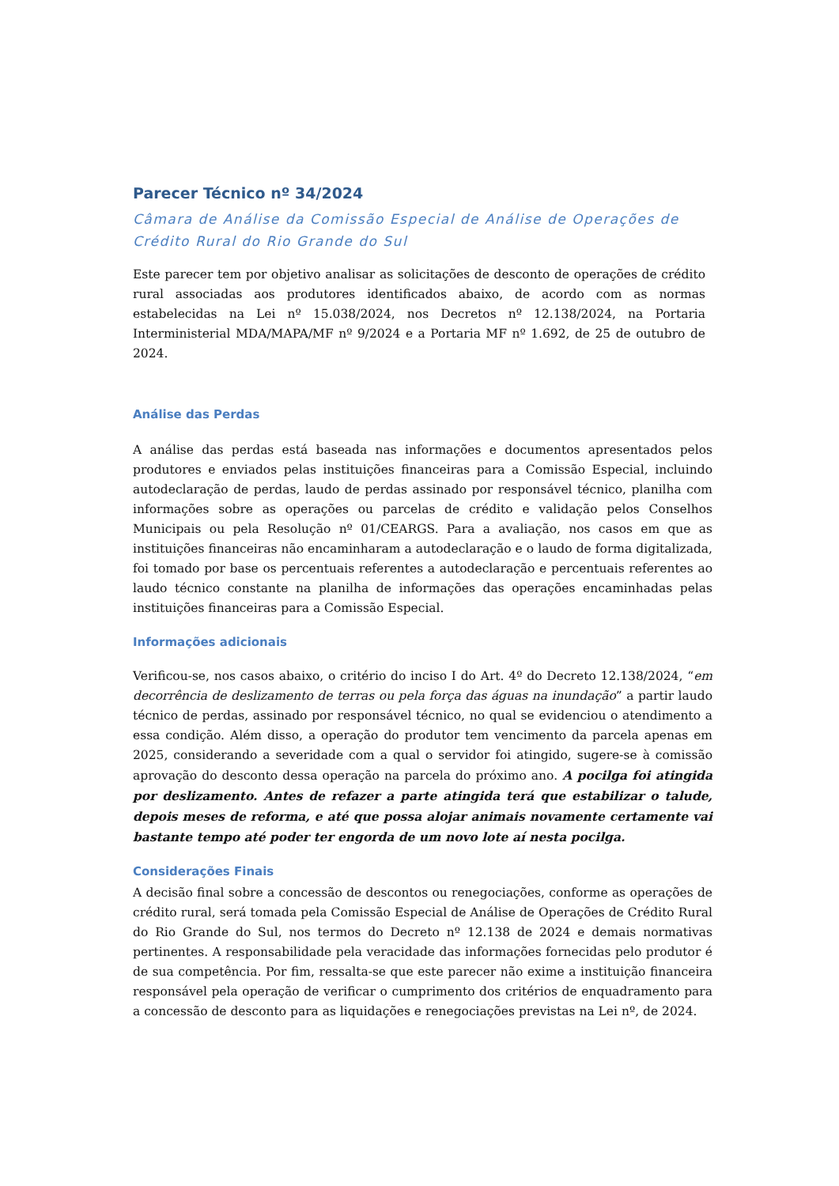Parecer Técnico nº 34/2024
Câmara de Análise da Comissão Especial de Análise de Operações de Crédito Rural do Rio Grande do Sul
Este parecer tem por objetivo analisar as solicitações de desconto de operações de crédito rural associadas aos produtores identificados abaixo, de acordo com as normas estabelecidas na Lei nº 15.038/2024, nos Decretos nº 12.138/2024, na Portaria Interministerial MDA/MAPA/MF nº 9/2024 e a Portaria MF nº 1.692, de 25 de outubro de 2024.
Análise das Perdas
A análise das perdas está baseada nas informações e documentos apresentados pelos produtores e enviados pelas instituições financeiras para a Comissão Especial, incluindo autodeclaração de perdas, laudo de perdas assinado por responsável técnico, planilha com informações sobre as operações ou parcelas de crédito e validação pelos Conselhos Municipais ou pela Resolução nº 01/CEARGS. Para a avaliação, nos casos em que as instituições financeiras não encaminharam a autodeclaração e o laudo de forma digitalizada, foi tomado por base os percentuais referentes a autodeclaração e percentuais referentes ao laudo técnico constante na planilha de informações das operações encaminhadas pelas instituições financeiras para a Comissão Especial.
Informações adicionais
Verificou-se, nos casos abaixo, o critério do inciso I do Art. 4º do Decreto 12.138/2024, “em decorrência de deslizamento de terras ou pela força das águas na inundação” a partir laudo técnico de perdas, assinado por responsável técnico, no qual se evidenciou o atendimento a essa condição. Além disso, a operação do produtor tem vencimento da parcela apenas em 2025, considerando a severidade com a qual o servidor foi atingido, sugere-se à comissão aprovação do desconto dessa operação na parcela do próximo ano. A pocilga foi atingida por deslizamento. Antes de refazer a parte atingida terá que estabilizar o talude, depois meses de reforma, e até que possa alojar animais novamente certamente vai bastante tempo até poder ter engorda de um novo lote aí nesta pocilga.
Considerações Finais
A decisão final sobre a concessão de descontos ou renegociações, conforme as operações de crédito rural, será tomada pela Comissão Especial de Análise de Operações de Crédito Rural do Rio Grande do Sul, nos termos do Decreto nº 12.138 de 2024 e demais normativas pertinentes. A responsabilidade pela veracidade das informações fornecidas pelo produtor é de sua competência. Por fim, ressalta-se que este parecer não exime a instituição financeira responsável pela operação de verificar o cumprimento dos critérios de enquadramento para a concessão de desconto para as liquidações e renegociações previstas na Lei nº, de 2024.